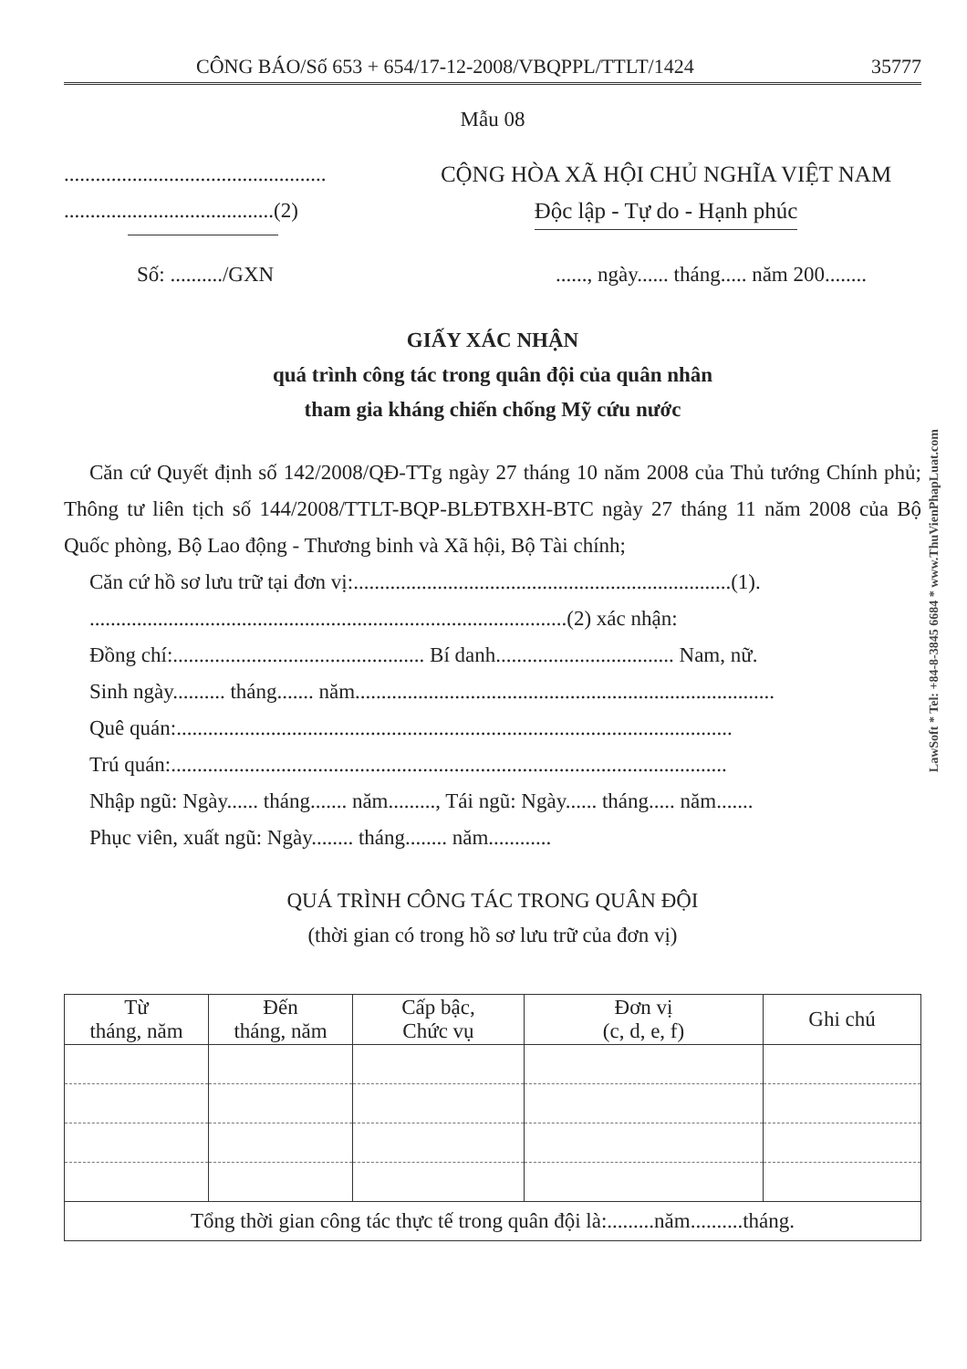CÔNG BÁO/Số 653 + 654/17-12-2008/VBQPPL/TTLT/1424 35777
Mẫu 08
..................................................
........................................(2)
CỘNG HÒA XÃ HỘI CHỦ NGHĨA VIỆT NAM
Độc lập - Tự do - Hạnh phúc
Số: ........../GXN......, ngày...... tháng..... năm 200........
GIẤY XÁC NHẬN
quá trình công tác trong quân đội của quân nhân
tham gia kháng chiến chống Mỹ cứu nước
Căn cứ Quyết định số 142/2008/QĐ-TTg ngày 27 tháng 10 năm 2008 của Thủ tướng Chính phủ; Thông tư liên tịch số 144/2008/TTLT-BQP-BLĐTBXH-BTC ngày 27 tháng 11 năm 2008 của Bộ Quốc phòng, Bộ Lao động - Thương binh và Xã hội, Bộ Tài chính;
Căn cứ hồ sơ lưu trữ tại đơn vị:........................................................................(1).
...........................................................................................(2) xác nhận:
Đồng chí:................................................ Bí danh.................................. Nam, nữ.
Sinh ngày.......... tháng....... năm................................................................................
Quê quán:..........................................................................................................
Trú quán:..........................................................................................................
Nhập ngũ: Ngày...... tháng....... năm........., Tái ngũ: Ngày...... tháng..... năm.......
Phục viên, xuất ngũ: Ngày........ tháng........ năm............
QUÁ TRÌNH CÔNG TÁC TRONG QUÂN ĐỘI
(thời gian có trong hồ sơ lưu trữ của đơn vị)
| Từ tháng, năm | Đến tháng, năm | Cấp bậc, Chức vụ | Đơn vị (c, d, e, f) | Ghi chú |
| --- | --- | --- | --- | --- |
| Tổng thời gian công tác thực tế trong quân đội là:.........năm..........tháng. | | | | |
LawSoft * Tel: +84-8-3845 6684 * www.ThuVienPhapLuat.com